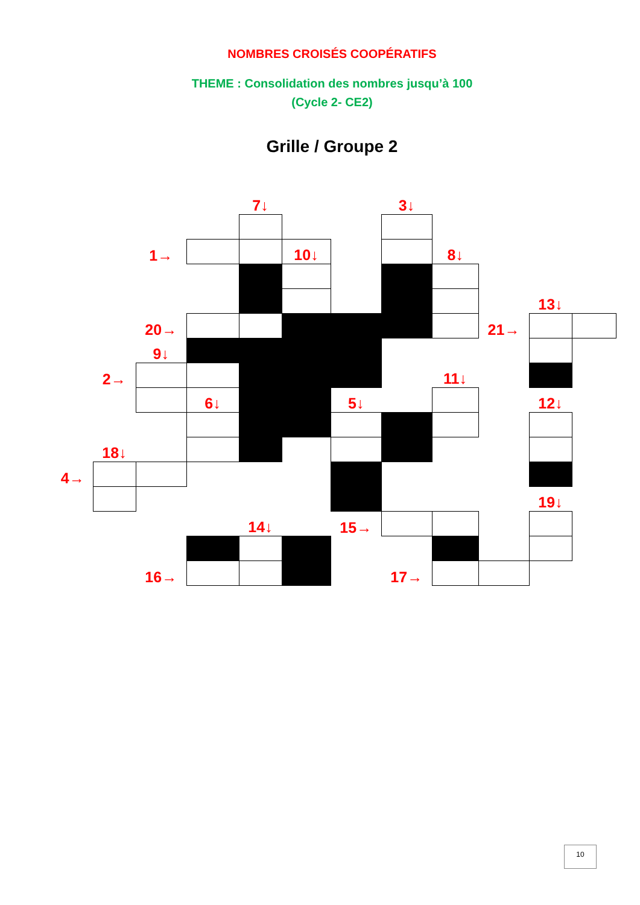NOMBRES CROISÉS COOPÉRATIFS
THEME : Consolidation des nombres jusqu’à 100
(Cycle 2- CE2)
Grille / Groupe 2
| | | | | 7↓ | | | 3↓ | | | | |
| | | 1→ | | | 10↓ | | | 8↓ | | | |
| | | | | | | | | | | 13↓ | |
| | | 20→ | | | | | | | 21→ | | |
| | | 9↓ | | | | | | | | | |
| | 2→ | | | | | | | 11↓ | | | |
| | | | 6↓ | | | 5↓ | | | | 12↓ | |
| | 18↓ | | | | | | | | | | |
| 4→ | | | | | | | | | | | |
| | | | | | | | | | | 19↓ | |
| | | | | 14↓ | | 15→ | | | | | |
| | | 16→ | | | | | 17→ | | | | |
10